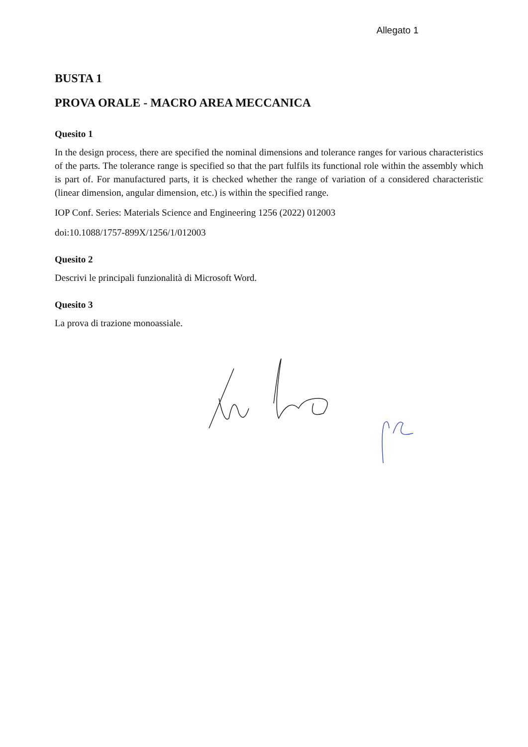Allegato 1
BUSTA 1
PROVA ORALE - MACRO AREA MECCANICA
Quesito 1
In the design process, there are specified the nominal dimensions and tolerance ranges for various characteristics of the parts. The tolerance range is specified so that the part fulfils its functional role within the assembly which is part of. For manufactured parts, it is checked whether the range of variation of a considered characteristic (linear dimension, angular dimension, etc.) is within the specified range.
IOP Conf. Series: Materials Science and Engineering 1256 (2022) 012003
doi:10.1088/1757-899X/1256/1/012003
Quesito 2
Descrivi le principali funzionalità di Microsoft Word.
Quesito 3
La prova di trazione monoassiale.